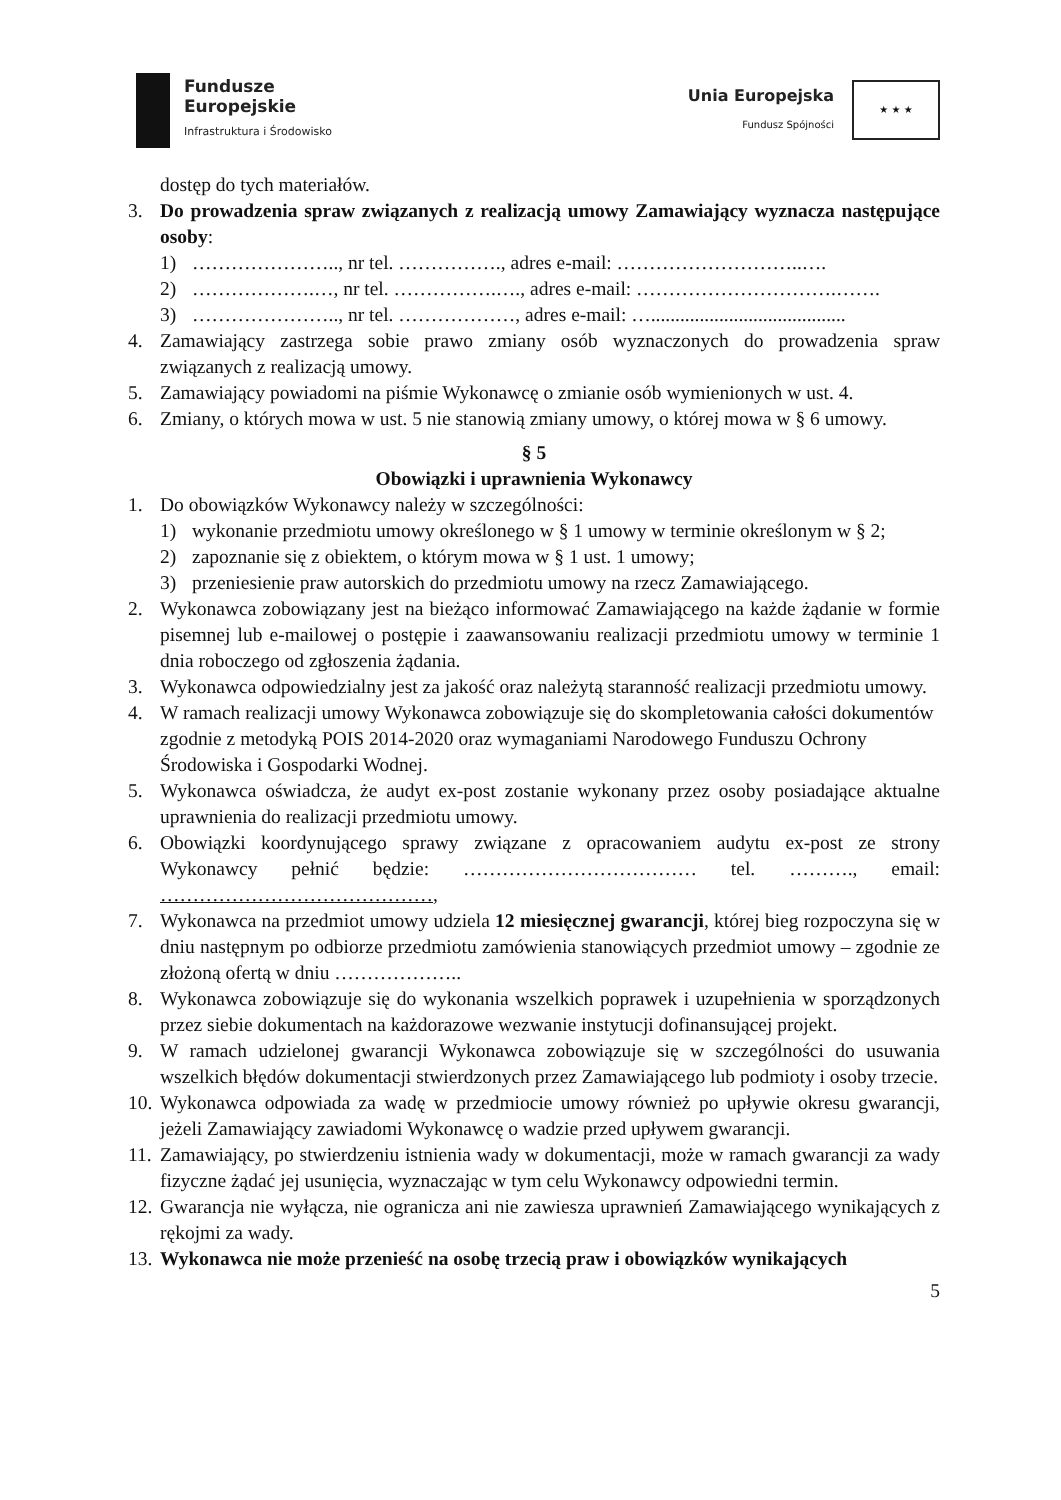Fundusze
Europejskie
Infrastruktura i Środowisko
Unia Europejska
Fundusz Spójności
★ ★ ★
dostęp do tych materiałów.
3. Do prowadzenia spraw związanych z realizacją umowy Zamawiający wyznacza następujące osoby:
1) ………………….., nr tel. ……………., adres e-mail: ………………………..….
2) ……………….…, nr tel. …………….…., adres e-mail: ………………………….…….
3) ………………….., nr tel. ………………, adres e-mail: …........................................
4. Zamawiający zastrzega sobie prawo zmiany osób wyznaczonych do prowadzenia spraw związanych z realizacją umowy.
5. Zamawiający powiadomi na piśmie Wykonawcę o zmianie osób wymienionych w ust. 4.
6. Zmiany, o których mowa w ust. 5 nie stanowią zmiany umowy, o której mowa w § 6 umowy.
§ 5
Obowiązki i uprawnienia Wykonawcy
1. Do obowiązków Wykonawcy należy w szczególności:
1) wykonanie przedmiotu umowy określonego w § 1 umowy w terminie określonym w § 2;
2) zapoznanie się z obiektem, o którym mowa w § 1 ust. 1 umowy;
3) przeniesienie praw autorskich do przedmiotu umowy na rzecz Zamawiającego.
2. Wykonawca zobowiązany jest na bieżąco informować Zamawiającego na każde żądanie w formie pisemnej lub e-mailowej o postępie i zaawansowaniu realizacji przedmiotu umowy w terminie 1 dnia roboczego od zgłoszenia żądania.
3. Wykonawca odpowiedzialny jest za jakość oraz należytą staranność realizacji przedmiotu umowy.
4. W ramach realizacji umowy Wykonawca zobowiązuje się do skompletowania całości dokumentów zgodnie z metodyką POIS 2014-2020 oraz wymaganiami Narodowego Funduszu Ochrony Środowiska i Gospodarki Wodnej.
5. Wykonawca oświadcza, że audyt ex-post zostanie wykonany przez osoby posiadające aktualne uprawnienia do realizacji przedmiotu umowy.
6. Obowiązki koordynującego sprawy związane z opracowaniem audytu ex-post ze strony Wykonawcy pełnić będzie: ……………………………… tel. ………., email: ……………………………………,
7. Wykonawca na przedmiot umowy udziela 12 miesięcznej gwarancji, której bieg rozpoczyna się w dniu następnym po odbiorze przedmiotu zamówienia stanowiących przedmiot umowy – zgodnie ze złożoną ofertą w dniu ………………..
8. Wykonawca zobowiązuje się do wykonania wszelkich poprawek i uzupełnienia w sporządzonych przez siebie dokumentach na każdorazowe wezwanie instytucji dofinansującej projekt.
9. W ramach udzielonej gwarancji Wykonawca zobowiązuje się w szczególności do usuwania wszelkich błędów dokumentacji stwierdzonych przez Zamawiającego lub podmioty i osoby trzecie.
10. Wykonawca odpowiada za wadę w przedmiocie umowy również po upływie okresu gwarancji, jeżeli Zamawiający zawiadomi Wykonawcę o wadzie przed upływem gwarancji.
11. Zamawiający, po stwierdzeniu istnienia wady w dokumentacji, może w ramach gwarancji za wady fizyczne żądać jej usunięcia, wyznaczając w tym celu Wykonawcy odpowiedni termin.
12. Gwarancja nie wyłącza, nie ogranicza ani nie zawiesza uprawnień Zamawiającego wynikających z rękojmi za wady.
13. Wykonawca nie może przenieść na osobę trzecią praw i obowiązków wynikających
5